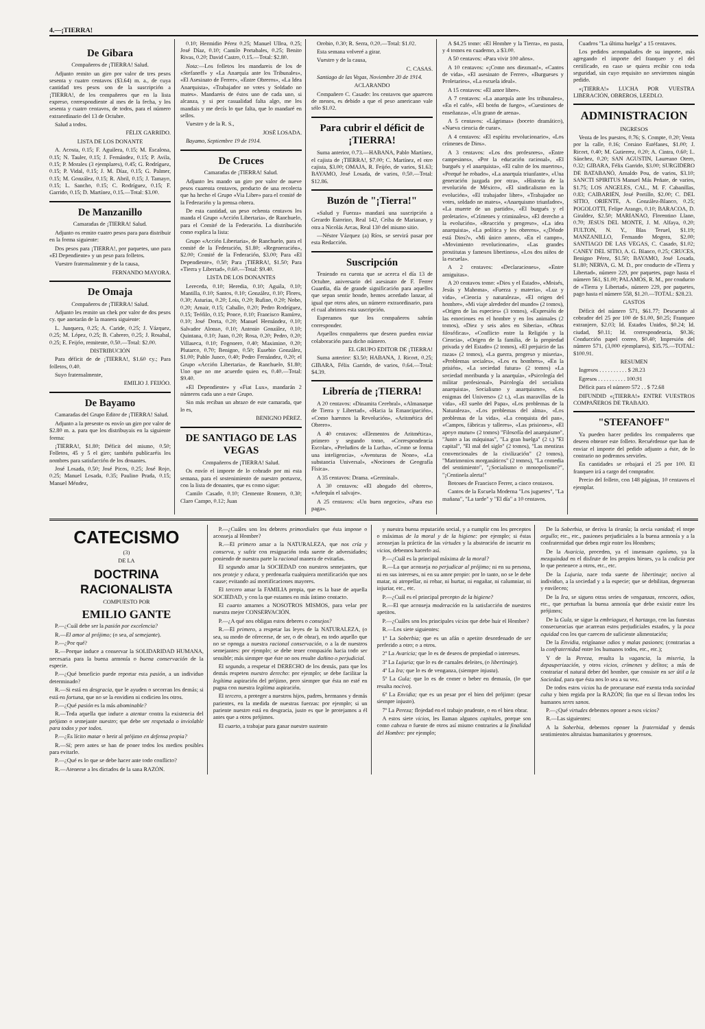4.—¡TIERRA!
De Gibara
Compañeros de ¡TIERRA! Salud.
Adjunto remito un giro por valor de tres pesos sesenta y cuatro centavos ($3.64) m. a., de cuya cantidad tres pesos son de la suscripción a ¡TIERRA!, de los compañeros que en la lista expreso, correspondiente al mes de la fecha, y los sesenta y cuatro centavos, de todos, para el número extraordinario del 13 de Octubre.
Salud a todos.
FÉLIX GARRIDO.
LISTA DE LOS DONANTE
A. Acosta, 0.15; F. Aguilera, 0.15; M. Escalona, 0.15; N. Tauler, 0.15; J. Fernández, 0.15; P. Avila, 0.15; P. Morales (3 ejemplares), 0.45; G. Rodríguez, 0.15; P. Vidal, 0.15; J. M. Díaz, 0.15; G. Palmer, 0.15; M. González, 0.15; R. Abril, 0.15; J. Tamayo, 0.15; L. Sancho, 0.15; C. Rodríguez, 0.15; F. Garrido, 0.15; D. Martínez, 0.15.—Total: $3.00.
De Manzanillo
Camaradas de ¡TIERRA! Salud.
Adjunto os remito cuatro pesos para para distribuir en la forma siguiente:
Dos pesos para ¡TIERRA!, por paquetes, uno para «El Dependiente» y un peso para folletos.
Vuestro fraternalmente y de la causa,
FERNANDO MAYORA.
De Omaja
Compañeros de ¡TIERRA! Salud.
Adjunto les remito un chek por valor de dos pesos cy. que anotarán de la manera siguiente:
L. Junquera, 0.25; A. Caride, 0.25; J. Vázquez, 0.25; M. López, 0.25; B. Cabrero, 0.25; J. Rosabal, 0.25; E. Feijóo, remitente, 0.50.—Total: $2.00.
DISTRIBUCIÓN
Para déficit de de ¡TIERRA!, $1.60 cy.; Para folletos, 0.40.
Suyo fraternalmente,
EMILIO J. FEIJÓO.
De Bayamo
Camaradas del Grupo Editor de ¡TIERRA! Salud.
Adjunto a la presente os envío un giro por valor de $2.80 m. a. para que los distribuyais en la siguiente forma:
¡TIERRA!, $1.80; Déficit del mismo, 0.50; Folletos, 45 y 5 el giro; también publicaréis los nombres para satisfacción de los donantes.
José Losada, 0.50; José Picos, 0.25; José Rojo, 0.25; Manuel Losada, 0.35; Paulino Prada, 0.15; Manuel Méndez,
0.10; Hermidio Pérez 0.25; Manuel Ulloa, 0.25; José Díaz, 0.10; Camilo Portabales, 0.25; Benito Rivas, 0.20; David Castro, 0.15.—Total: $2.80.
Nota:—Los folletos los mandareis de los de «Stefanoff» y «La Anarquía ante los Tribunales», «El Asesinato de Ferrer», «Entre Obreros», «La Idea Anarquista», «Trabajador no votes y Soldado no mates». Mandareis de éstos uno de cada uno, si alcanza, y si por casualidad falta algo, me los mandais y me decís lo que falta, que lo mandaré en sellos.
Vuestro y de la R. S.,
JOSÉ LOSADA.
Bayamo, Septiembre 19 de 1914.
De Cruces
Camaradas de ¡TIERRA! Salud.
Adjunto les mando un giro por valor de nueve pesos cuarenta centavos, producto de una recolecta que ha hecho el Grupo «Via Libre» para el comité de la Federación y la prensa obrera.
De esta cantidad, un peso ochenta centavos los manda el Grupo «Acción Libertaria», de Ranchuelo, para el Comité de la Federación. La distribución como explica la lista:
Grupo «Acción Libertaria», de Ranchuelo, para el comité de la Federación, $1.80; «Regeneración», $2.00; Comité de la Federación, $3.00; Para «El Dependiente», 0.50; Para ¡TIERRA!, $1.50; Para «Tierra y Libertad», 0.60.—Total: $9.40.
LISTA DE LOS DONANTES
Lereceda, 0.10; Heredia, 0.10; Aguila, 0.10; Mantilla, 0.10; Santos, 0.10; González, 0.10; Flores, 0.30; Asturias, 0.20; Lois, 0.20; Rufino, 0.20; Nobo, 0.20; Arnair, 0.15; Caballo, 0.20; Pedro Rodríguez, 0.15; Teófilo, 0.15; Ponce, 0.10; Francisco Ramírez, 0.10; José Dorta, 0.20; Manuel Hernández, 0.10; Salvador Alonso, 0.10; Antonio González, 0.10; Quintana, 0.10; Juan, 0.20; Rosa, 0.20; Pedro, 0.20; Villaseca, 0.10; Fogonero, 0.40; Maximino, 0.20; Plutarco, 0.70; Benigno, 0.50; Eusebio González, $1.00; Pablo Junco, 0.40; Pedro Fernández, 0.20; el Grupo «Acción Libertaria», de Ranchuelo, $1.80; Uno que no me acuerdo quien es, 0.40.—Total: $9.40.
«El Dependiente» y «Fiat Lux», mandarán 2 números cada uno a este Grupo.
Sin más reciban un abrazo de este camarada, que lo es,
BENIGNO PÉREZ.
DE SANTIAGO DE LAS VEGAS
Compañeros de ¡TIERRA! Salud.
Os envío el importe de lo cobrado por mi esta semana, para el sostenimiento de nuestro portavoz, con la lista de donantes, que es como sigue:
Camilo Casado, 0.10; Clemente Romero, 0.30; Claro Campo, 0.12; Juan
Orobio, 0.30; R. Serra, 0.20.—Total: $1.02.
Esta semana volveré a girar.
Vuestro y de la causa,
C. CASAS.
Santiago de las Vegas, Noviembre 20 de 1914.
ACLARANDO
Compañero C. Casado: los centavos que aparecen de menos, es debido a que el peso americano vale sólo $1.02.
Para cubrir el déficit de ¡TIERRA!
Suma anterior, 0.73.—HABANA, Pablo Martínez, el cajista de ¡TIERRA!, $7.00; C. Martínez, el otro cajista, $3.00; OMAJA, R. Feijóo, de varios, $1.63; BAYAMO, José Losada, de varios, 0.50.—Total: $12.86.
Buzón de "¡Tierra!"
«Salud y Fuerza» mandará una suscripción a Gerardo Estorino, Real 142, Ceiba de Marianao, y otra a Nicolás Arcas, Real 130 del mismo sitio.
—Néstor Vázquez (a) Ríos, se servirá pasar por esta Redacción.
Suscripción
Teniendo en cuenta que se acerca el día 13 de Octubre, aniversario del asesinato de F. Ferrer Guardia, día de grande significación para aquellos que sepan sentir hondo, hemos acordado lanzar, al igual que otros años, un número extraordinario, para el cual abrimos esta suscripción.
Esperamos que los compañeros sabrán corresponder.
Aquellos compañeros que deseen pueden enviar colaboración para dicho número.
EL GRUPO EDITOR DE ¡TIERRA!
Suma anterior: $3.50; HABANA, J. Ricort, 0.25; GIBARA, Félix Garrido, de varios, 0.64.—Total: $4.39.
Librería de ¡TIERRA!
A 20 centavos: «Dinamita Cerebral», «Almanaque de Tierra y Libertad», «Hacia la Emancipación», «Como haremos la Revolución», «Aritmética del Obrero».
A 40 centavos: «Elementos de Aritmética», primero y segundo tomo, «Correspondencia Escolar», «Preludios de la Lucha», «Como se forma una inteligencia», «Aventuras de Nono», «La substancia Universal», «Nociones de Geografía Física».
A 35 centavos: Drama. «Germinal».
A 30 centavos: «El abogado del obrero», «Arlequín el salvaje».
A 25 centavos: «Un buen negocio», «Para eso paga».
A $4.25 tomo: «El Hombre y la Tierra», en pasta, y 4 tomos en cuaderno, a $3.00.
A 50 centavos: «Para vivir 100 años».
A 10 centavos: «¡Como nos diezman!», «Cantos de vida», «El asesinato de Ferrer», «Burgueses y Proletarios», «La escuela ideal».
A 15 centavos: «El amor libre».
A 7 centavos: «La anarquía ante los tribunales», «En el café», «El botón de fuego», «Cuestiones de enseñanza», «Un grano de arena».
A 5 centavos: «Lágrimas» (boceto dramático), «Nueva ciencia de curar».
A 4 centavos: «El espíritu revolucionario», «Los crímenes de Dios».
A 3 centavos: «Los dos profesores», «Entre campesinos», «Por la educación racional», «El burgués y el anarquista», «El culto de los muertos», «Porqué he robado», «La anarquía triunfante», «Una generación juzgada por otra», «Historia de la revolución de México», «El sindicalismo en la evolución», «El trabajador libre», «Trabajador no votes, soldado no mates», «Anarquismo triunfador», «La muerte de un partido», «El burgués y el proletario», «Crímenes y criminales», «El derecho a la evolución», «Reacción y progreso», «La idea anarquista», «La política y los obreros», «¿Dónde está Dios?», «Mi único amor», «En el campo», «Movimiento revolucionario», «Las grandes prostitutas y famosos libertinos», «Los dos niños de la escuela».
A 2 centavos: «Declaraciones», «Entre amiguitas».
A 20 centavos tomo: «Dios y el Estado», «Moisés, Jesús y Mahoma», «Fuerza y materia», «Luz y vida», «Ciencia y naturaleza», «El origen del hombre», «Mi viaje alrededor del mundo» (2 tomos), «Origen de las especies» (3 tomos), «Expresión de las emociones en el hombre y en los animales (2 tomos), «Diez y seis años en Siberia», «Obras filosóficas», «Conflicto entre la Religión y la Ciencia», «Origen de la familia, de la propiedad privada y del Estado» (2 tomos), «El prejuicio de las razas» (2 tomos), «La guerra, progreso y miseria», «Problemas sociales», «Los ex hombres», «En la prisión», «La sociedad futura» (2 tomos) «La sociedad moribunda y la anarquía», «Psicología del militar profesional», Psicología del socialista anarquista», Socialismo y anarquismo», «Los enigmas del Universo» (2 t.), «Las maravillas de la vida», «El sueño del Papa», «Los problemas de la Naturaleza», «Los problemas del alma», «Los problemas de la vida», «La conquista del pan», «Campos, fábricas y talleres», «Las prisiones», «El apoyo mutuo» (2 tomos) "Filosofía del anarquismo", "Junto a las máquinas", "La gran huelga" (2 t.) "El capital", "El mal del siglo" (2 tomos), "Las mentiras convencionales de la civilización" (2 tomos), "Matrimonios morganáticos" (2 tomos), "La comedia del sentimiento", "¿Socialismo o monopolismo?", "¡Centinela alerta!"
Botones de Francisco Ferrer, a cinco centavos.
Cantos de la Escuela Moderna "Los juguetes", "La mañana", "La tarde" y "El día" a 10 centavos.
Cuadros "La última huelga" a 15 centavos.
Los pedidos acompañados de su importe, más agregando el importe del franqueo y el del certificado, en caso se quiera recibir con toda seguridad, sin cuyo requisito no serviremos ningún pedido.
«¡TIERRA!» LUCHA POR VUESTRA LIBERACIÓN, OBREROS, LEEDLO.
ADMINISTRACION
INGRESOS
Venta de los puestos, 0.76; S. Compte, 0.20; Venta por la calle, 0.16; Corsino Estéfanes, $1.00; J. Ricort, 0.40; M. Gutierrez, 0.20; A. Cintra, 0.60; L. Sánchez, 0.20; SAN AGUSTIN, Laureano Otero, 0.32; GIBARA, Félix Garrido, $3.00; SURGIDERO DE BATABANÓ, Arnaldo Pou, de varios, $3.10; SANCTI SPIRITUS Manuel Más Peñate, de varios, $1.75; LOS ANGELES, CAL., M. F. Cabanillas, 0.83; CAIBARIÉN, José Portillo, $2.00; C. DEL SITIO, ORIENTE, A. González-Blanco, 0.25; POGOLOTTI, Felipe Arango, 0.10; BARACOA, D. Giraldez, $2.50; MARIANAO, Florentino Llano, 0.70; JESUS DEL MONTE, J. M. Alfaya, 0.20; FULTON, N. Y., Blas Teruel, $1.19; MANZANILLO, Fernando Mogora, $2.00; SANTIAGO DE LAS VEGAS, C. Casado, $1.02; CANEY DEL SITIO, A. G. Blanco, 0.25; CRUCES, Benigno Pérez, $1.50; BAYAMO, José Losada, $1.80; NERVA, G. M. D., por conducto de «Tierra y Libertad», número 229, por paquetes, pago hasta el número 561, $1.00; PALAMÓS, R. M., por conducto de «Tierra y Libertad», número 229, por paquetes, pago hasta el número 558, $1.20.—TOTAL: $28.23.
GASTOS
Déficit del número 571, $61.77; Descuento al cobrador del 25 por 100 de $1.00, $0.25; Franqueo extranjero, $2.03; Id. Estados Unidos, $0.24; Id. ciudad, $0.11; Id. correspondencia, $0.36; Conducción papel correo, $0.40; Impresión del número 571, (3,000 ejemplares), $35.75.—TOTAL: $100.91.
RESUMEN
Ingresos . . . . . . . . . . $ 28.23
Egresos . . . . . . . . . . 100.91
Déficit para el número 572 . . $ 72.68
DIFUNDID «¡TIERRA!» ENTRE VUESTROS COMPAÑEROS DE TRABAJO.
"STEFANOFF"
Ya pueden hacer pedidos los compañeros que deseen obtener este folleto. Recuérdense que han de enviar el importe del pedido adjunto a éste, de lo contrario no podremos servirles.
En cantidades se rebajará el 25 por 100. El franqueo irá a cargo del comprador.
Precio del folleto, con 148 páginas, 10 centavos el ejemplar.
CATECISMO
(3)
DE LA
DOCTRINA RACIONALISTA
COMPUESTO POR
EMILIO GANTE
P.—¿Cuál debe ser la pasión por excelencia?
R.—El amor al prójimo; (o sea, al semejante).
P.—¿Por qué?
R.—Porque induce a conservar la SOLIDARIDAD HUMANA, necesaria para la buena armonía o buena conservación de la especie.
P.—¿Qué beneficio puede reportar esta pasión, a un individuo determinado?
R.—Si está en desgracia, que le ayuden o socorran los demás; si está en fortuna, que no se la envidien ni codicien los otros.
P.—¿Qué pasión es la más abominable?
R.—Toda aquella que induce a atentar contra la existencia del prójimo o semejante nuestro; que debe ser respetada o inviolable para todos y por todos.
P.—¿Es lícito matar o herir al prójimo en defensa propia?
R.—Sí; pero antes se han de poner todos los medios posibles para evitarlo.
P.—¿Qué es lo que se debe hacer ante todo conflicto?
R.—Atenerse a los dictados de la sana RAZÓN.
P.—¿Cuáles son los deberes primordiales que ésta impone o aconseja al Hombre?
R.—El primero amar a la NATURALEZA, que nos cría y conserva, y sufrir con resignación toda suerte de adversidades; poniendo de nuestra parte la racional manera de evitarlas.
El segundo amar la SOCIEDAD con nuestros semejantes, que nos proteje y educa, y perdonarla cualquiera mortificación que nos cause; evitando así mortificaciones mayores.
El tercero amar la FAMILIA propia, que es la base de aquella SOCIEDAD, y con la que estamos en más íntimo contacto.
El cuarto amarnos a NOSOTROS MISMOS, para velar por nuestra mejor CONSERVACIÓN.
P.—¿A qué nos obligan estos deberes o consejos?
R.—El primero, a respetar las leyes de la NATURALEZA, (o sea, su modo de ofrecerse, de ser, o de obrar), en todo aquello que no se oponga a nuestra racional conservación, o a la de nuestros semejantes: por ejemplo; se debe tener compasión hacia todo ser sensible; más siempre que éste no nos resulte dañino o perjudicial.
El segundo, a respetar el DERECHO de los demás, para que los demás respeten nuestro derecho: por ejemplo; se debe facilitar la legítima aspiración del prójimo, pero siempre que ésta no esté en pugna con nuestra legítima aspiración.
El tercero, a proteger a nuestros hijos, padres, hermanos y demás parientes, en la medida de nuestras fuerzas: por ejemplo; si un pariente nuestro está en desgracia, justo es que le protejamos a él antes que a otros prójimos.
El cuarto, a trabajar para ganar nuestro sustento
y nuestra buena reputación social, y a cumplir con los preceptos o máximas de la moral y de la higiene: por ejemplo; si éstas aconsejan la práctica de las virtudes y la abstención de incurrir en vicios, debemos hacerlo así.
P.—¿Cuál es la principal máxima de la moral?
R.—La que aconseja no perjudicar al prójimo; ni en su persona, ni en sus intereses, ni en su amor propio: por lo tanto, no se le debe matar, ni atropellar, ni robar, ni hurtar, ni engañar, ni calumniar, ni injuriar, etc., etc.
P.—¿Cuál es el principal precepto de la higiene?
R.—El que aconseja moderación en la satisfacción de nuestros apetitos.
P.—¿Cuáles son los principales vicios que debe huir el Hombre?
R.—Los siete siguientes:
1º La Soberbia; que es un afán o apetito desordenado de ser preferido a otro; o a otros.
2º La Avaricia; que lo es de deseos de propiedad o intereses.
3º La Lujuria; que lo es de carnales deleites, (o libertinaje).
4º La Ira; que lo es de venganza, (siempre injusta).
5º La Gula; que lo es de comer o beber en demasía, (lo que resulta nocivo).
6º La Envidia; que es un pesar por el bien del prójimo: (pesar siempre injusto).
7º La Pereza; flojedad en el trabajo prudente, o en el bien obrar.
A estos siete vicios, les llaman algunos capitales, porque son como cabeza o fuente de otros así mismo contrarios a la finalidad del Hombre: por ejemplo;
De la Soberbia, se deriva la tiranía; la necia vanidad; el torpe orgullo; etc., etc., pasiones perjudiciales a la buena armonía y a la confraternidad que deben regir entre los Hombres;
De la Avaricia, proceden, ya el insensato egoísmo, ya la mezquindad en el disfrute de los propios bienes, ya la codicia por lo que pertenece a otros, etc., etc.
De la Lujuria, nace toda suerte de libertinaje; nocivo al individuo, a la sociedad y a la especie; que se debilitan, degeneran y envilecen;
De la Ira, se siguen otras series de venganzas, rencores, odios, etc., que perturban la buena armonía que debe existir entre los prójimos;
De la Gula, se sigue la embriaguez, el hartazgo, con las funestas consecuencias que acarrean estos perjudiciales estados, y la poca equidad con los que carecen de suficiente alimentación;
De la Envidia, origínanse odios y malas pasiones; (contrarias a la confraternidad entre los humanos todos, etc., etc.);
Y de la Pereza, resulta la vagancia, la miseria, la depauperización, y otros vicios, crímenes y delitos; a más de contrariar el natural deber del hombre, que consiste en ser útil a la Sociedad, para que ésta nos lo sea a su vez.
De todos estos vicios ha de procurarse esté exenta toda sociedad culta y bien regida por la RAZÓN; fin que en sí llevan todos los humanos seres sanos.
P.—¿Qué virtudes debemos oponer a esos vicios?
R.—Las siguientes:
A la Soberbia, debemos oponer la fraternidad y demás sentimientos altruistas humanitarios y generosos.